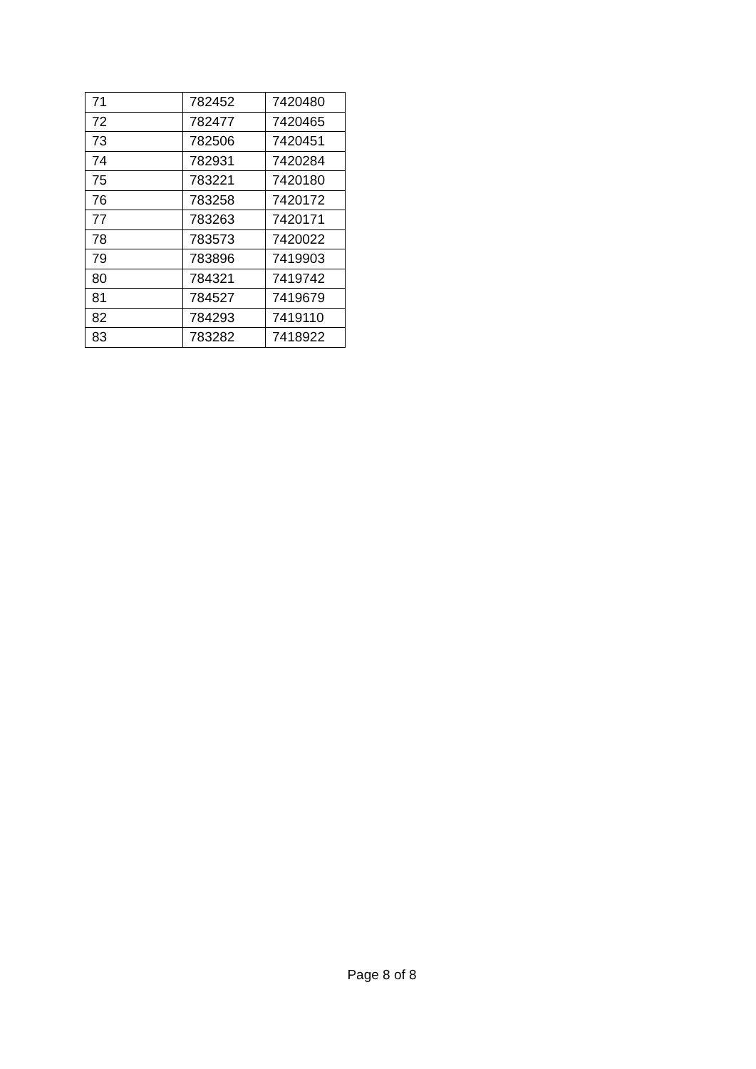| 71 | 782452 | 7420480 |
| 72 | 782477 | 7420465 |
| 73 | 782506 | 7420451 |
| 74 | 782931 | 7420284 |
| 75 | 783221 | 7420180 |
| 76 | 783258 | 7420172 |
| 77 | 783263 | 7420171 |
| 78 | 783573 | 7420022 |
| 79 | 783896 | 7419903 |
| 80 | 784321 | 7419742 |
| 81 | 784527 | 7419679 |
| 82 | 784293 | 7419110 |
| 83 | 783282 | 7418922 |
Page 8 of 8